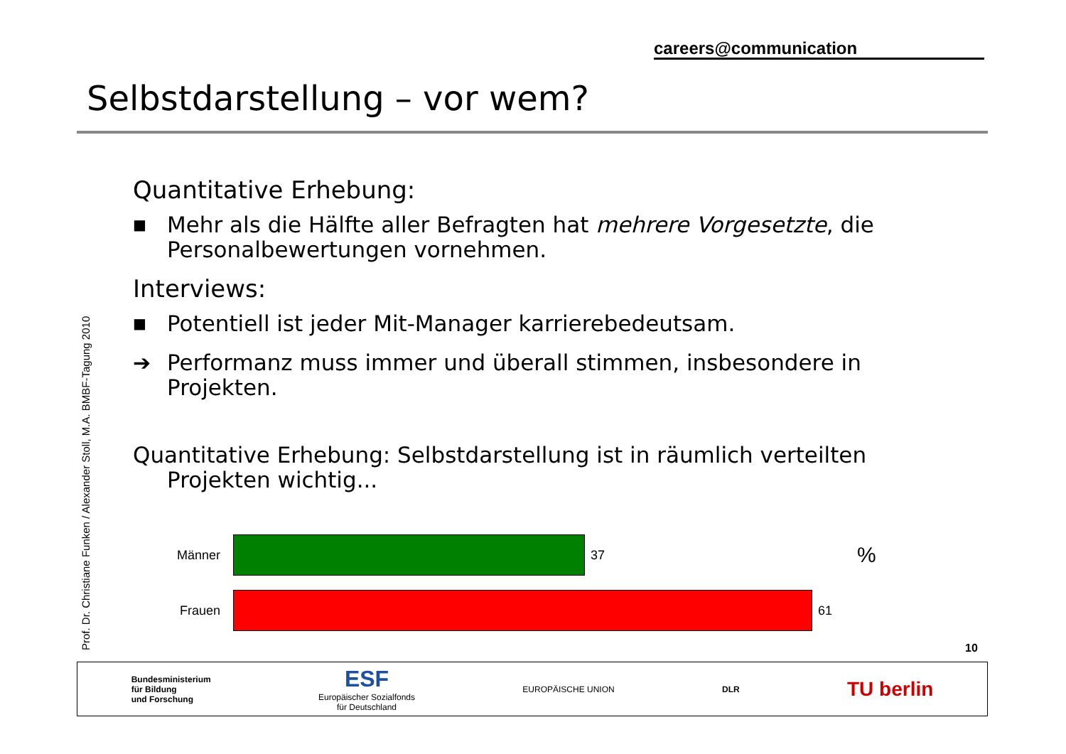careers@communication
Selbstdarstellung – vor wem?
Prof. Dr. Christiane Funken / Alexander Stoll, M.A. BMBF-Tagung 2010
Quantitative Erhebung:
■ Mehr als die Hälfte aller Befragten hat mehrere Vorgesetzte, die Personalbewertungen vornehmen.
Interviews:
■ Potentiell ist jeder Mit-Manager karrierebedeutsam.
➔ Performanz muss immer und überall stimmen, insbesondere in Projekten.
Quantitative Erhebung: Selbstdarstellung ist in räumlich verteilten Projekten wichtig...
Männer 37%
Frauen 61
10
Bundesministerium
für Bildung
und Forschung ESF
Europäischer Sozialfonds
für Deutschland EUROPÄISCHE UNION DLR TU berlin